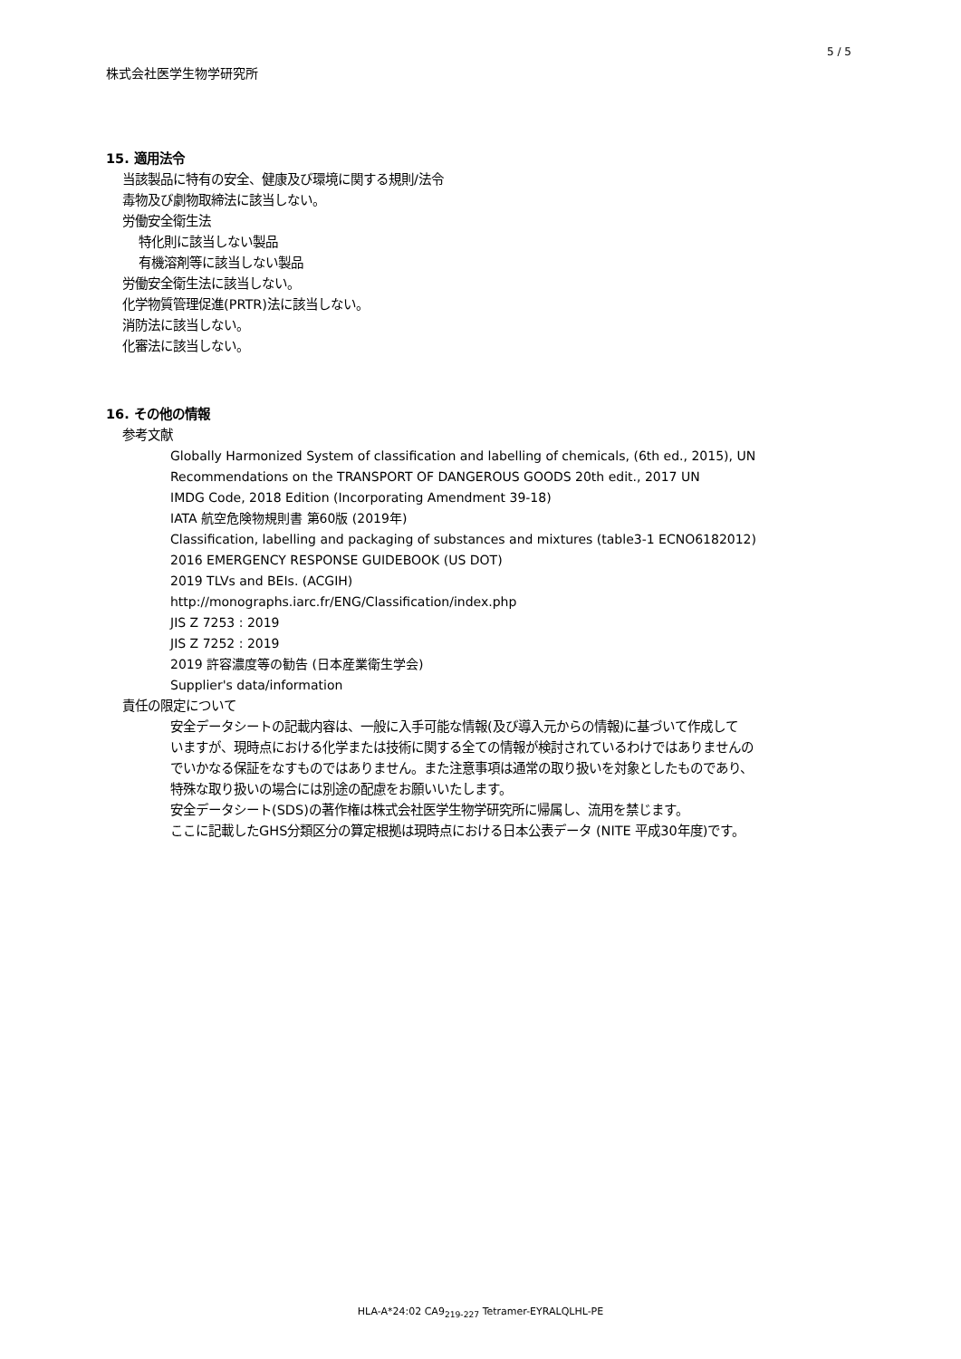5 / 5
株式会社医学生物学研究所
15. 適用法令
当該製品に特有の安全、健康及び環境に関する規則/法令
毒物及び劇物取締法に該当しない。
労働安全衛生法
特化則に該当しない製品
有機溶剤等に該当しない製品
労働安全衛生法に該当しない。
化学物質管理促進(PRTR)法に該当しない。
消防法に該当しない。
化審法に該当しない。
16. その他の情報
参考文献
Globally Harmonized System of classification and labelling of chemicals, (6th ed., 2015), UN
Recommendations on the TRANSPORT OF DANGEROUS GOODS 20th edit., 2017 UN
IMDG Code, 2018 Edition (Incorporating Amendment 39-18)
IATA 航空危険物規則書 第60版 (2019年)
Classification, labelling and packaging of substances and mixtures (table3-1 ECNO6182012)
2016 EMERGENCY RESPONSE GUIDEBOOK (US DOT)
2019 TLVs and BEIs. (ACGIH)
http://monographs.iarc.fr/ENG/Classification/index.php
JIS Z 7253 : 2019
JIS Z 7252 : 2019
2019 許容濃度等の勧告 (日本産業衛生学会)
Supplier's data/information
責任の限定について
安全データシートの記載内容は、一般に入手可能な情報(及び導入元からの情報)に基づいて作成して
いますが、現時点における化学または技術に関する全ての情報が検討されているわけではありませんの
でいかなる保証をなすものではありません。また注意事項は通常の取り扱いを対象としたものであり、
特殊な取り扱いの場合には別途の配慮をお願いいたします。
安全データシート(SDS)の著作権は株式会社医学生物学研究所に帰属し、流用を禁じます。
ここに記載したGHS分類区分の算定根拠は現時点における日本公表データ (NITE 平成30年度)です。
HLA-A*24:02 CA9<sub>219-227</sub> Tetramer-EYRALQLHL-PE